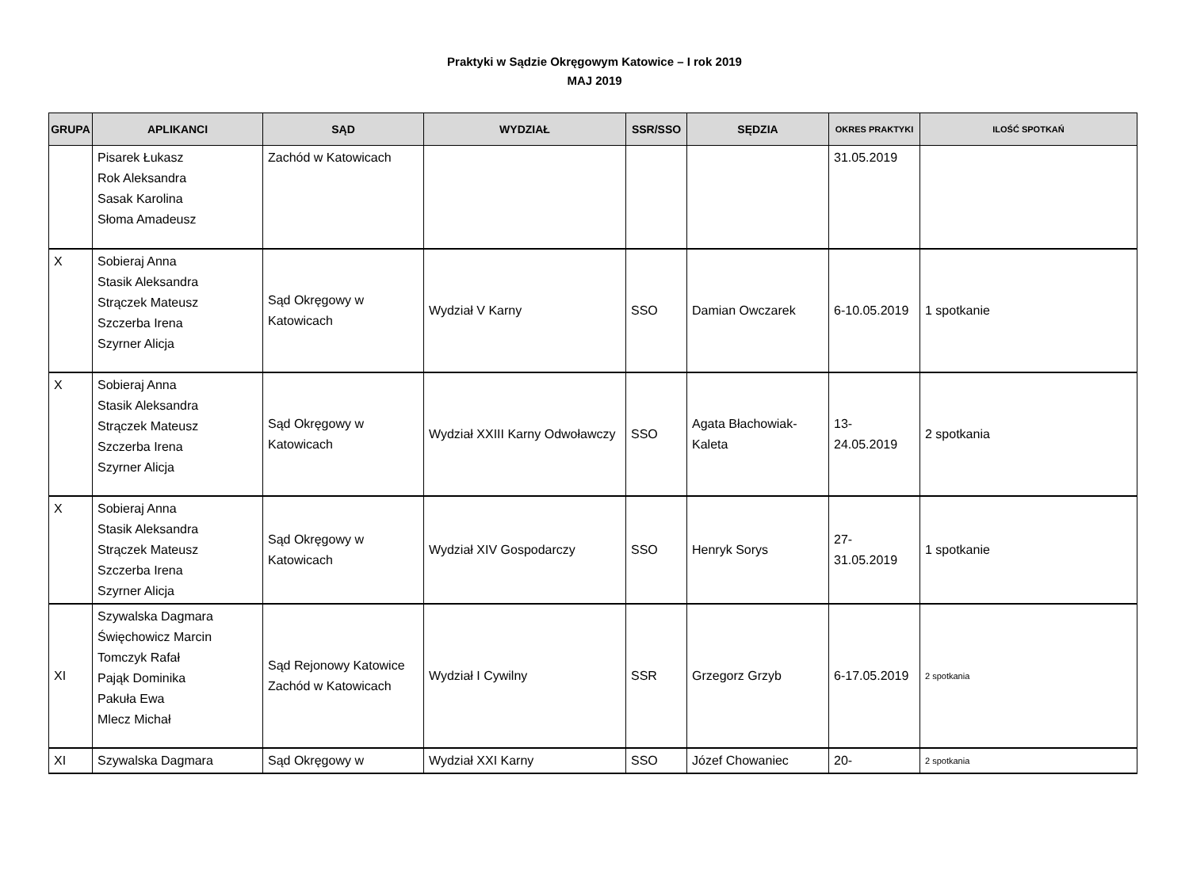Praktyki w Sądzie Okręgowym Katowice – I rok 2019
MAJ 2019
| GRUPA | APLIKANCI | SĄD | WYDZIAŁ | SSR/SSO | SĘDZIA | OKRES PRAKTYKI | ILOŚĆ SPOTKAŃ |
| --- | --- | --- | --- | --- | --- | --- | --- |
| | Pisarek Łukasz Rok Aleksandra Sasak Karolina Słoma Amadeusz | Zachód w Katowicach | | | | 31.05.2019 | |
| X | Sobieraj Anna Stasik Aleksandra Strączek Mateusz Szczerba Irena Szyrner Alicja | Sąd Okręgowy w Katowicach | Wydział V Karny | SSO | Damian Owczarek | 6-10.05.2019 | 1 spotkanie |
| X | Sobieraj Anna Stasik Aleksandra Strączek Mateusz Szczerba Irena Szyrner Alicja | Sąd Okręgowy w Katowicach | Wydział XXIII Karny Odwoławczy | SSO | Agata Błachowiak-Kaleta | 13- 24.05.2019 | 2 spotkania |
| X | Sobieraj Anna Stasik Aleksandra Strączek Mateusz Szczerba Irena Szyrner Alicja | Sąd Okręgowy w Katowicach | Wydział XIV Gospodarczy | SSO | Henryk Sorys | 27- 31.05.2019 | 1 spotkanie |
| XI | Szywalska Dagmara Święchowicz Marcin Tomczyk Rafał Pająk Dominika Pakuła Ewa Mlecz Michał | Sąd Rejonowy Katowice Zachód w Katowicach | Wydział I Cywilny | SSR | Grzegorz Grzyb | 6-17.05.2019 | 2 spotkania |
| XI | Szywalska Dagmara | Sąd Okręgowy w | Wydział XXI Karny | SSO | Józef Chowaniec | 20- | 2 spotkania |